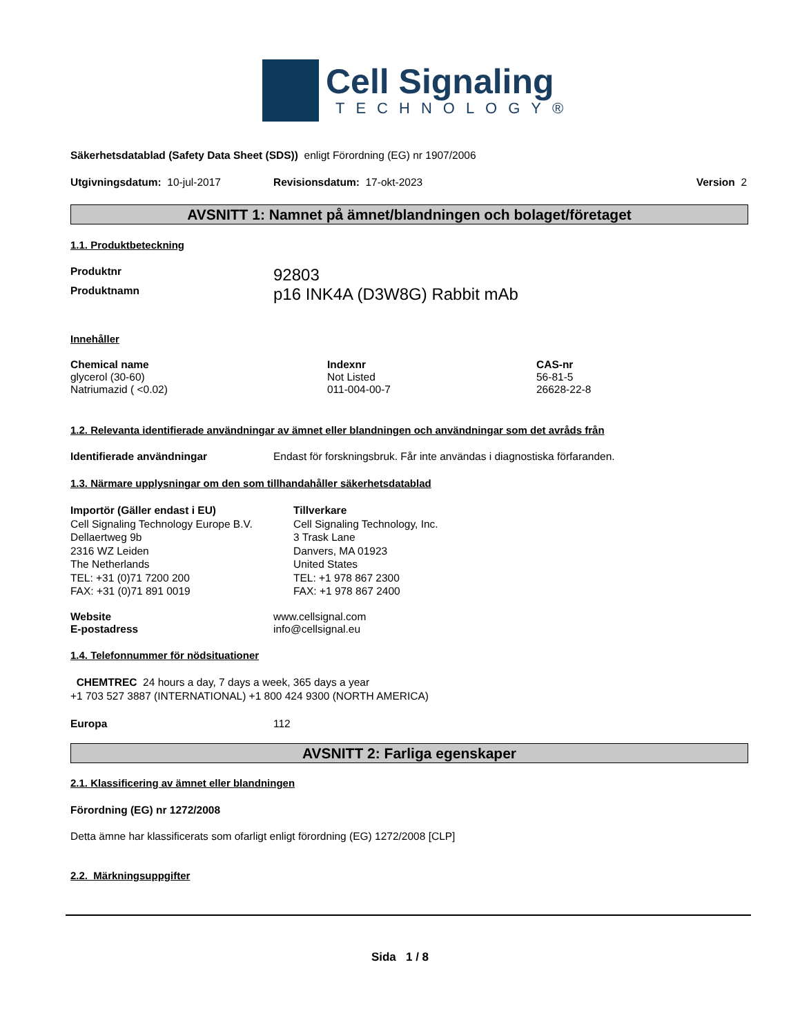Cell Signaling
TECHNOLOGY®
Säkerhetsdatablad (Safety Data Sheet (SDS)) enligt Förordning (EG) nr 1907/2006
Utgivningsdatum: 10-jul-2017 Revisionsdatum: 17-okt-2023 Version 2
AVSNITT 1: Namnet på ämnet/blandningen och bolaget/företaget
1.1. Produktbeteckning
| Produktnr | 92803 |
| Produktnamn | p16 INK4A (D3W8G) Rabbit mAb |
Innehåller
| Chemical name | Indexnr | CAS-nr |
| --- | --- | --- |
| glycerol (30-60) | Not Listed | 56-81-5 |
| Natriumazid ( <0.02) | 011-004-00-7 | 26628-22-8 |
1.2. Relevanta identifierade användningar av ämnet eller blandningen och användningar som det avråds från
| Identifierade användningar | Endast för forskningsbruk. Får inte användas i diagnostiska förfaranden. |
1.3. Närmare upplysningar om den som tillhandahåller säkerhetsdatablad
Importör (Gäller endast i EU)
Cell Signaling Technology Europe B.V.
Dellaertweg 9b
2316 WZ Leiden
The Netherlands
TEL: +31 (0)71 7200 200
FAX: +31 (0)71 891 0019
Tillverkare
Cell Signaling Technology, Inc.
3 Trask Lane
Danvers, MA 01923
United States
TEL: +1 978 867 2300
FAX: +1 978 867 2400
| Website | www.cellsignal.com |
| E-postadress | info@cellsignal.eu |
1.4. Telefonnummer för nödsituationer
CHEMTREC 24 hours a day, 7 days a week, 365 days a year
+1 703 527 3887 (INTERNATIONAL) +1 800 424 9300 (NORTH AMERICA)
| Europa | 112 |
AVSNITT 2: Farliga egenskaper
2.1. Klassificering av ämnet eller blandningen
Förordning (EG) nr 1272/2008
Detta ämne har klassificerats som ofarligt enligt förordning (EG) 1272/2008 [CLP]
2.2. Märkningsuppgifter
Sida 1 / 8